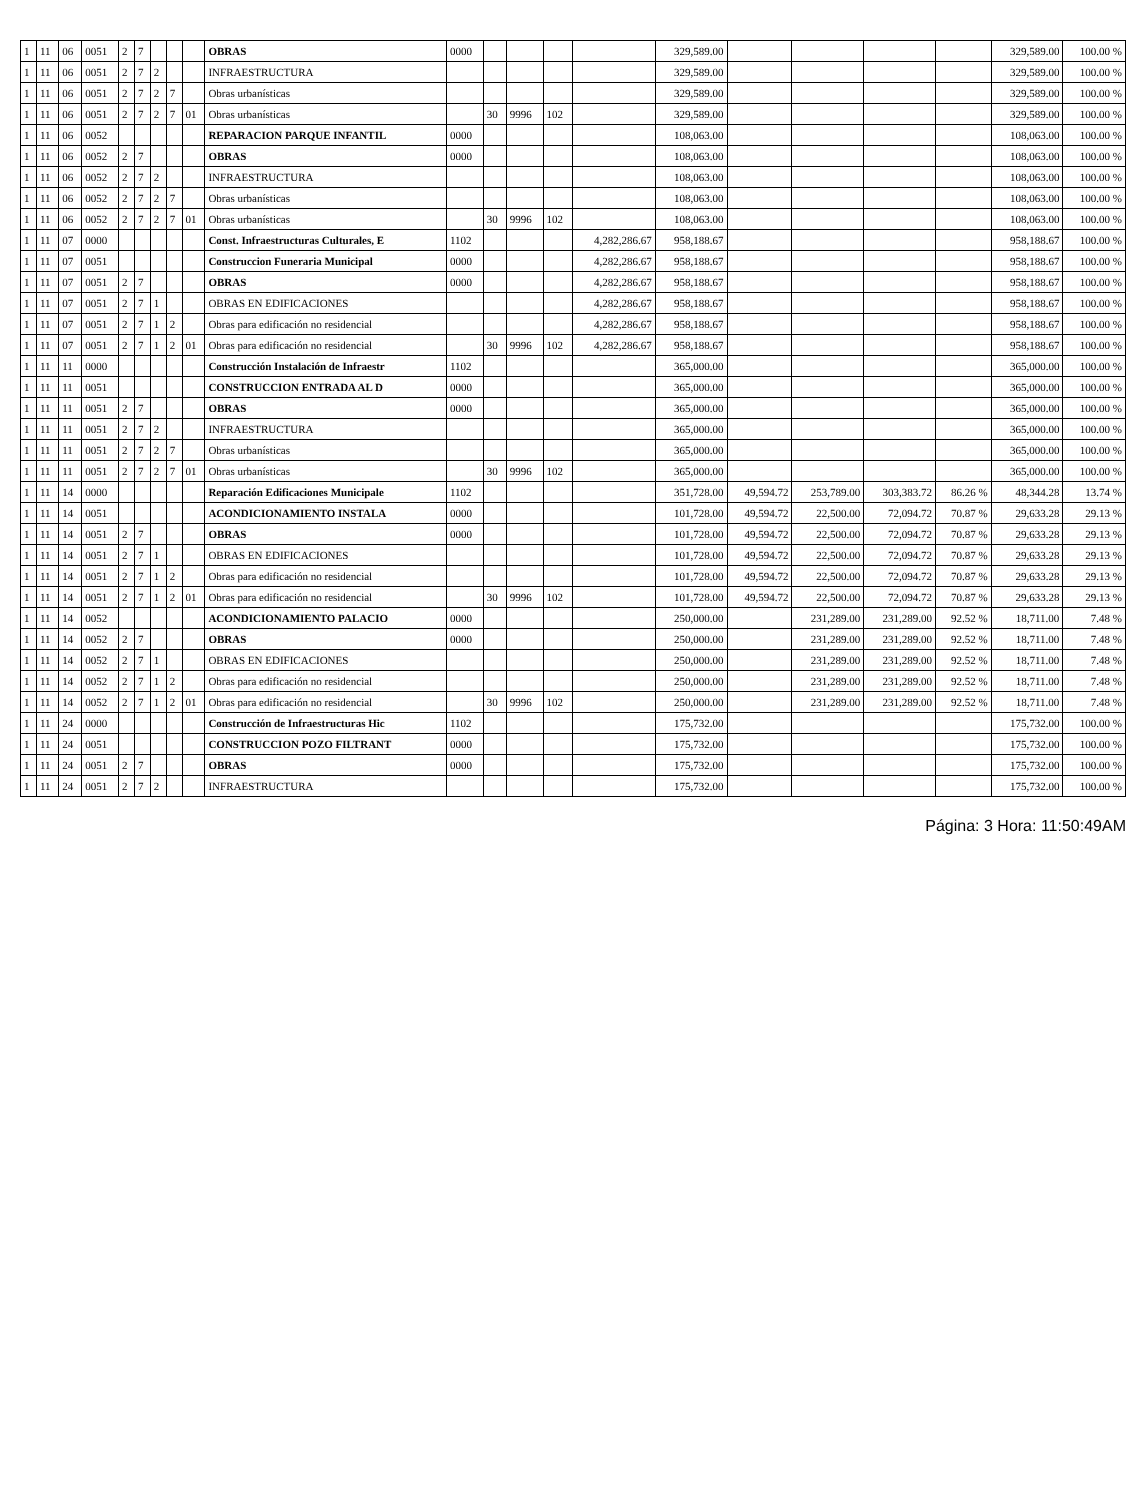| 1 | 11 | 06 | 0051 | 2 | 7 | | | | OBRAS | 0000 | | | | | 329,589.00 | | | | | 329,589.00 | 100.00 % |
| 1 | 11 | 06 | 0051 | 2 | 7 | 2 | | | INFRAESTRUCTURA | | | | | | 329,589.00 | | | | | 329,589.00 | 100.00 % |
| 1 | 11 | 06 | 0051 | 2 | 7 | 2 | 7 | | Obras urbanísticas | | | | | | 329,589.00 | | | | | 329,589.00 | 100.00 % |
| 1 | 11 | 06 | 0051 | 2 | 7 | 2 | 7 | 01 | Obras urbanísticas | | 30 | 9996 | 102 | | 329,589.00 | | | | | 329,589.00 | 100.00 % |
| 1 | 11 | 06 | 0052 | | | | | | REPARACION PARQUE INFANTIL | 0000 | | | | | 108,063.00 | | | | | 108,063.00 | 100.00 % |
| 1 | 11 | 06 | 0052 | 2 | 7 | | | | OBRAS | 0000 | | | | | 108,063.00 | | | | | 108,063.00 | 100.00 % |
| 1 | 11 | 06 | 0052 | 2 | 7 | 2 | | | INFRAESTRUCTURA | | | | | | 108,063.00 | | | | | 108,063.00 | 100.00 % |
| 1 | 11 | 06 | 0052 | 2 | 7 | 2 | 7 | | Obras urbanísticas | | | | | | 108,063.00 | | | | | 108,063.00 | 100.00 % |
| 1 | 11 | 06 | 0052 | 2 | 7 | 2 | 7 | 01 | Obras urbanísticas | | 30 | 9996 | 102 | | 108,063.00 | | | | | 108,063.00 | 100.00 % |
| 1 | 11 | 07 | 0000 | | | | | | Const. Infraestructuras Culturales, E | 1102 | | | | 4,282,286.67 | 958,188.67 | | | | | 958,188.67 | 100.00 % |
| 1 | 11 | 07 | 0051 | | | | | | Construccion Funeraria Municipal | 0000 | | | | 4,282,286.67 | 958,188.67 | | | | | 958,188.67 | 100.00 % |
| 1 | 11 | 07 | 0051 | 2 | 7 | | | | OBRAS | 0000 | | | | 4,282,286.67 | 958,188.67 | | | | | 958,188.67 | 100.00 % |
| 1 | 11 | 07 | 0051 | 2 | 7 | 1 | | | OBRAS EN EDIFICACIONES | | | | | 4,282,286.67 | 958,188.67 | | | | | 958,188.67 | 100.00 % |
| 1 | 11 | 07 | 0051 | 2 | 7 | 1 | 2 | | Obras para edificación no residencial | | | | | 4,282,286.67 | 958,188.67 | | | | | 958,188.67 | 100.00 % |
| 1 | 11 | 07 | 0051 | 2 | 7 | 1 | 2 | 01 | Obras para edificación no residencial | | 30 | 9996 | 102 | 4,282,286.67 | 958,188.67 | | | | | 958,188.67 | 100.00 % |
| 1 | 11 | 11 | 0000 | | | | | | Construcción Instalación de Infraestr | 1102 | | | | | 365,000.00 | | | | | 365,000.00 | 100.00 % |
| 1 | 11 | 11 | 0051 | | | | | | CONSTRUCCION ENTRADA AL D | 0000 | | | | | 365,000.00 | | | | | 365,000.00 | 100.00 % |
| 1 | 11 | 11 | 0051 | 2 | 7 | | | | OBRAS | 0000 | | | | | 365,000.00 | | | | | 365,000.00 | 100.00 % |
| 1 | 11 | 11 | 0051 | 2 | 7 | 2 | | | INFRAESTRUCTURA | | | | | | 365,000.00 | | | | | 365,000.00 | 100.00 % |
| 1 | 11 | 11 | 0051 | 2 | 7 | 2 | 7 | | Obras urbanísticas | | | | | | 365,000.00 | | | | | 365,000.00 | 100.00 % |
| 1 | 11 | 11 | 0051 | 2 | 7 | 2 | 7 | 01 | Obras urbanísticas | | 30 | 9996 | 102 | | 365,000.00 | | | | | 365,000.00 | 100.00 % |
| 1 | 11 | 14 | 0000 | | | | | | Reparación Edificaciones Municipale | 1102 | | | | | 351,728.00 | 49,594.72 | 253,789.00 | 303,383.72 | 86.26 % | 48,344.28 | 13.74 % |
| 1 | 11 | 14 | 0051 | | | | | | ACONDICIONAMIENTO INSTALA | 0000 | | | | | 101,728.00 | 49,594.72 | 22,500.00 | 72,094.72 | 70.87 % | 29,633.28 | 29.13 % |
| 1 | 11 | 14 | 0051 | 2 | 7 | | | | OBRAS | 0000 | | | | | 101,728.00 | 49,594.72 | 22,500.00 | 72,094.72 | 70.87 % | 29,633.28 | 29.13 % |
| 1 | 11 | 14 | 0051 | 2 | 7 | 1 | | | OBRAS EN EDIFICACIONES | | | | | | 101,728.00 | 49,594.72 | 22,500.00 | 72,094.72 | 70.87 % | 29,633.28 | 29.13 % |
| 1 | 11 | 14 | 0051 | 2 | 7 | 1 | 2 | | Obras para edificación no residencial | | | | | | 101,728.00 | 49,594.72 | 22,500.00 | 72,094.72 | 70.87 % | 29,633.28 | 29.13 % |
| 1 | 11 | 14 | 0051 | 2 | 7 | 1 | 2 | 01 | Obras para edificación no residencial | | 30 | 9996 | 102 | | 101,728.00 | 49,594.72 | 22,500.00 | 72,094.72 | 70.87 % | 29,633.28 | 29.13 % |
| 1 | 11 | 14 | 0052 | | | | | | ACONDICIONAMIENTO PALACIO | 0000 | | | | | 250,000.00 | | 231,289.00 | 231,289.00 | 92.52 % | 18,711.00 | 7.48 % |
| 1 | 11 | 14 | 0052 | 2 | 7 | | | | OBRAS | 0000 | | | | | 250,000.00 | | 231,289.00 | 231,289.00 | 92.52 % | 18,711.00 | 7.48 % |
| 1 | 11 | 14 | 0052 | 2 | 7 | 1 | | | OBRAS EN EDIFICACIONES | | | | | | 250,000.00 | | 231,289.00 | 231,289.00 | 92.52 % | 18,711.00 | 7.48 % |
| 1 | 11 | 14 | 0052 | 2 | 7 | 1 | 2 | | Obras para edificación no residencial | | | | | | 250,000.00 | | 231,289.00 | 231,289.00 | 92.52 % | 18,711.00 | 7.48 % |
| 1 | 11 | 14 | 0052 | 2 | 7 | 1 | 2 | 01 | Obras para edificación no residencial | | 30 | 9996 | 102 | | 250,000.00 | | 231,289.00 | 231,289.00 | 92.52 % | 18,711.00 | 7.48 % |
| 1 | 11 | 24 | 0000 | | | | | | Construcción de Infraestructuras Hic | 1102 | | | | | 175,732.00 | | | | | 175,732.00 | 100.00 % |
| 1 | 11 | 24 | 0051 | | | | | | CONSTRUCCION POZO FILTRANT | 0000 | | | | | 175,732.00 | | | | | 175,732.00 | 100.00 % |
| 1 | 11 | 24 | 0051 | 2 | 7 | | | | OBRAS | 0000 | | | | | 175,732.00 | | | | | 175,732.00 | 100.00 % |
| 1 | 11 | 24 | 0051 | 2 | 7 | 2 | | | INFRAESTRUCTURA | | | | | | 175,732.00 | | | | | 175,732.00 | 100.00 % |
Página: 3 Hora: 11:50:49AM